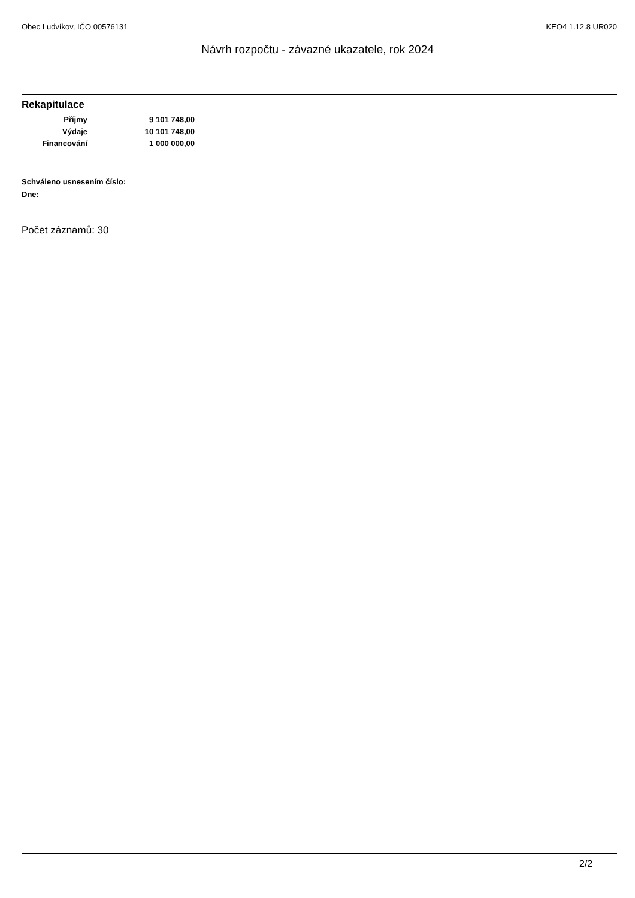Obec Ludvíkov, IČO 00576131 KEO4 1.12.8 UR020
Návrh rozpočtu - závazné ukazatele, rok 2024
Rekapitulace
| Příjmy | 9 101 748,00 |
| Výdaje | 10 101 748,00 |
| Financování | 1 000 000,00 |
Schváleno usnesením číslo:
Dne:
Počet záznamů: 30
2/2